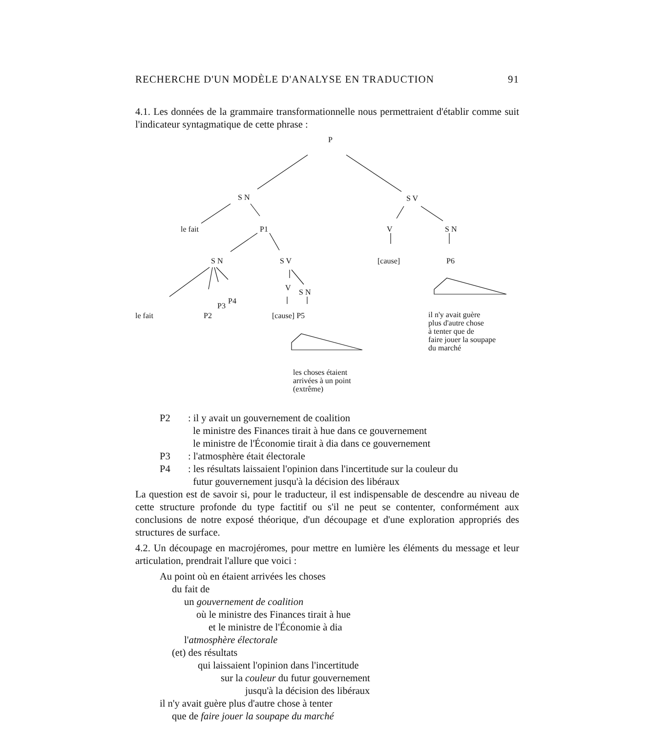RECHERCHE D'UN MODÈLE D'ANALYSE EN TRADUCTION 91
4.1. Les données de la grammaire transformationnelle nous permettraient d'établir comme suit l'indicateur syntagmatique de cette phrase :
P
S N S V
le fait P1 V S N
S N S V [cause] P6
V S N
P4
P3
le fait P2 [cause] P5
il n'y avait guère
plus d'autre chose
à tenter que de
faire jouer la soupape
du marché
les choses étaient
arrivées à un point
(extrême)
P2: il y avait un gouvernement de coalition
le ministre des Finances tirait à hue dans ce gouvernement
le ministre de l'Économie tirait à dia dans ce gouvernement
P3: l'atmosphère était électorale
P4: les résultats laissaient l'opinion dans l'incertitude sur la couleur du
futur gouvernement jusqu'à la décision des libéraux
La question est de savoir si, pour le traducteur, il est indispensable de descendre au niveau de cette structure profonde du type factitif ou s'il ne peut se contenter, conformément aux conclusions de notre exposé théorique, d'un découpage et d'une exploration appropriés des structures de surface.
4.2. Un découpage en macrojéromes, pour mettre en lumière les éléments du message et leur articulation, prendrait l'allure que voici :
Au point où en étaient arrivées les choses
du fait de
un gouvernement de coalition
où le ministre des Finances tirait à hue
et le ministre de l'Économie à dia
l'atmosphère électorale
(et) des résultats
qui laissaient l'opinion dans l'incertitude
sur la couleur du futur gouvernement
jusqu'à la décision des libéraux
il n'y avait guère plus d'autre chose à tenter
que de faire jouer la soupape du marché